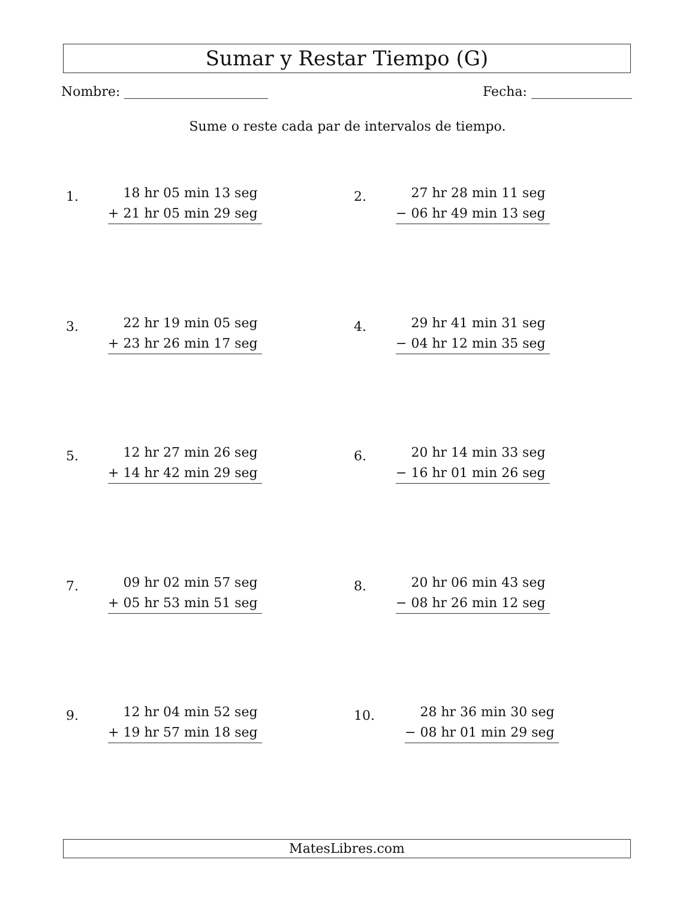Sumar y Restar Tiempo (G)
Nombre: Fecha:
Sume o reste cada par de intervalos de tiempo.
1.
18 hr 05 min 13 seg
+ 21 hr 05 min 29 seg
2.
27 hr 28 min 11 seg
− 06 hr 49 min 13 seg
3.
22 hr 19 min 05 seg
+ 23 hr 26 min 17 seg
4.
29 hr 41 min 31 seg
− 04 hr 12 min 35 seg
5.
12 hr 27 min 26 seg
+ 14 hr 42 min 29 seg
6.
20 hr 14 min 33 seg
− 16 hr 01 min 26 seg
7.
09 hr 02 min 57 seg
+ 05 hr 53 min 51 seg
8.
20 hr 06 min 43 seg
− 08 hr 26 min 12 seg
9.
12 hr 04 min 52 seg
+ 19 hr 57 min 18 seg
10.
28 hr 36 min 30 seg
− 08 hr 01 min 29 seg
MatesLibres.com